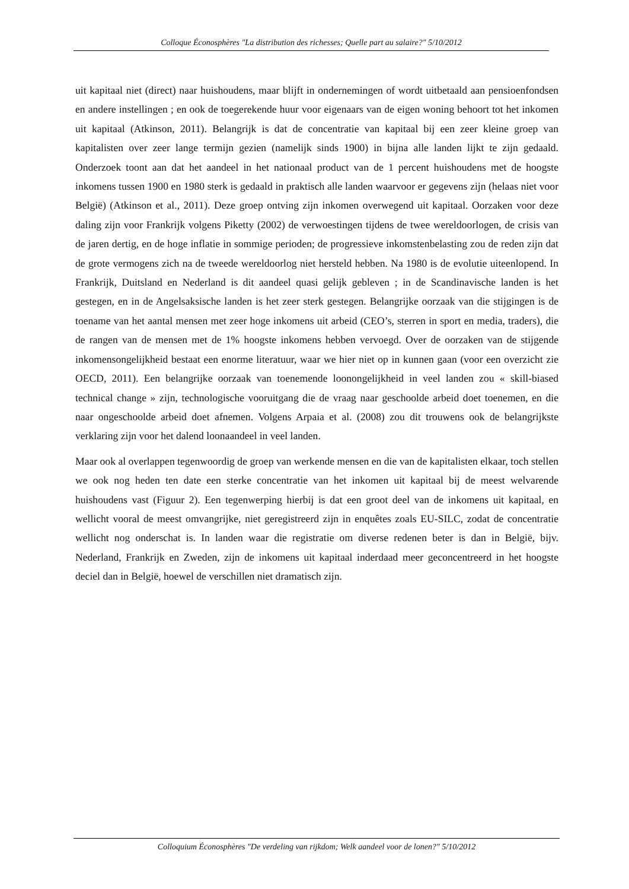Colloque Éconosphères "La distribution des richesses; Quelle part au salaire?" 5/10/2012
uit kapitaal niet (direct) naar huishoudens, maar blijft in ondernemingen of wordt uitbetaald aan pensioenfondsen en andere instellingen ; en ook de toegerekende huur voor eigenaars van de eigen woning behoort tot het inkomen uit kapitaal (Atkinson, 2011). Belangrijk is dat de concentratie van kapitaal bij een zeer kleine groep van kapitalisten over zeer lange termijn gezien (namelijk sinds 1900) in bijna alle landen lijkt te zijn gedaald. Onderzoek toont aan dat het aandeel in het nationaal product van de 1 percent huishoudens met de hoogste inkomens tussen 1900 en 1980 sterk is gedaald in praktisch alle landen waarvoor er gegevens zijn (helaas niet voor België) (Atkinson et al., 2011). Deze groep ontving zijn inkomen overwegend uit kapitaal. Oorzaken voor deze daling zijn voor Frankrijk volgens Piketty (2002) de verwoestingen tijdens de twee wereldoorlogen, de crisis van de jaren dertig, en de hoge inflatie in sommige perioden; de progressieve inkomstenbelasting zou de reden zijn dat de grote vermogens zich na de tweede wereldoorlog niet hersteld hebben. Na 1980 is de evolutie uiteenlopend. In Frankrijk, Duitsland en Nederland is dit aandeel quasi gelijk gebleven ; in de Scandinavische landen is het gestegen, en in de Angelsaksische landen is het zeer sterk gestegen. Belangrijke oorzaak van die stijgingen is de toename van het aantal mensen met zeer hoge inkomens uit arbeid (CEO’s, sterren in sport en media, traders), die de rangen van de mensen met de 1% hoogste inkomens hebben vervoegd. Over de oorzaken van de stijgende inkomensongelijkheid bestaat een enorme literatuur, waar we hier niet op in kunnen gaan (voor een overzicht zie OECD, 2011). Een belangrijke oorzaak van toenemende loonongelijkheid in veel landen zou « skill-biased technical change » zijn, technologische vooruitgang die de vraag naar geschoolde arbeid doet toenemen, en die naar ongeschoolde arbeid doet afnemen. Volgens Arpaia et al. (2008) zou dit trouwens ook de belangrijkste verklaring zijn voor het dalend loonaandeel in veel landen.
Maar ook al overlappen tegenwoordig de groep van werkende mensen en die van de kapitalisten elkaar, toch stellen we ook nog heden ten date een sterke concentratie van het inkomen uit kapitaal bij de meest welvarende huishoudens vast (Figuur 2). Een tegenwerping hierbij is dat een groot deel van de inkomens uit kapitaal, en wellicht vooral de meest omvangrijke, niet geregistreerd zijn in enquêtes zoals EU-SILC, zodat de concentratie wellicht nog onderschat is. In landen waar die registratie om diverse redenen beter is dan in België, bijv. Nederland, Frankrijk en Zweden, zijn de inkomens uit kapitaal inderdaad meer geconcentreerd in het hoogste deciel dan in België, hoewel de verschillen niet dramatisch zijn.
Colloquium Éconosphères "De verdeling van rijkdom; Welk aandeel voor de lonen?" 5/10/2012